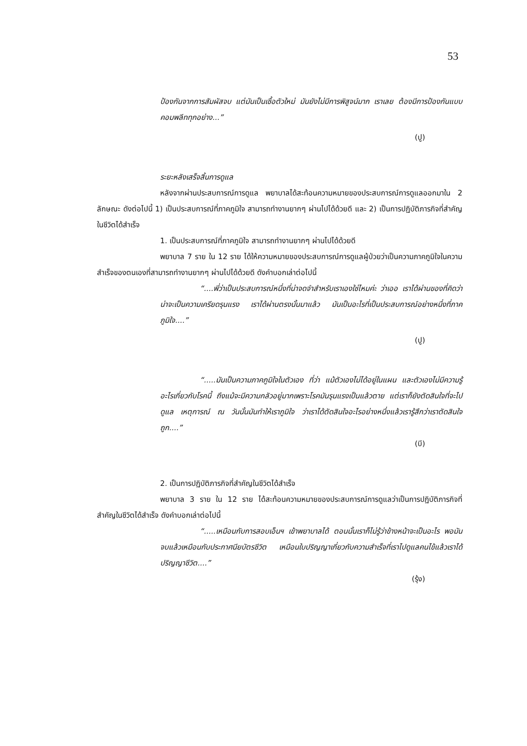53
ป้องกันจากการสัมผัสจบ แต่มันเป็นเชื้อตัวใหม่ มันยังไม่มีการพิสูจน์มาก เราเลย ต้องมีการป้องกันแบบคอมพลีททุกอย่าง...”
(ปู)
ระยะหลังเสร็จสิ้นการดูแล
หลังจากผ่านประสบการณ์การดูแล พยาบาลได้สะท้อนความหมายของประสบการณ์การดูแลออกมาใน 2 ลักษณะ ดังต่อไปนี้ 1) เป็นประสบการณ์ที่ภาคภูมิใจ สามารถทำงานยากๆ ผ่านไปได้ด้วยดี และ 2) เป็นการปฏิบัติภารกิจที่สำคัญในชีวิตได้สำเร็จ
1. เป็นประสบการณ์ที่ภาคภูมิใจ สามารถทำงานยากๆ ผ่านไปได้ด้วยดี
พยาบาล 7 ราย ใน 12 ราย ได้ให้ความหมายของประสบการณ์การดูแลผู้ป่วยว่าเป็นความภาคภูมิใจในความสำเร็จของตนเองที่สามารถทำงานยากๆ ผ่านไปได้ด้วยดี ดังคำบอกเล่าต่อไปนี้
“....พี่ว่าเป็นประสบการณ์หนึ่งที่น่าจดจำสำหรับเราเองใช่ไหมค่ะ ว่าเออ เราได้ผ่านของที่คิดว่าน่าจะเป็นความเครียดรุนแรง เราได้ผ่านตรงนั้นมาแล้ว มันเป็นอะไรที่เป็นประสบการณ์อย่างหนึ่งที่ภาคภูมิใจ....”
(ปู)
“.....มันเป็นความภาคภูมิใจในตัวเอง ที่ว่า แม้ตัวเองไม่ได้อยู่ในแผน และตัวเองไม่มีความรู้อะไรเกี่ยวกับโรคนี้ ถึงแม้จะมีความกลัวอยู่มากเพราะโรคมันรุนแรงเป็นแล้วตาย แต่เราก็ยังตัดสินใจที่จะไปดูแล เหตุการณ์ ณ วันนั้นมันทำให้เราภูมิใจ ว่าเราได้ตัดสินใจอะไรอย่างหนึ่งแล้วเรารู้สึกว่าเราตัดสินใจถูก....”
(บี)
2. เป็นการปฏิบัติภารกิจที่สำคัญในชีวิตได้สำเร็จ
พยาบาล 3 ราย ใน 12 ราย ได้สะท้อนความหมายของประสบการณ์การดูแลว่าเป็นการปฏิบัติภารกิจที่สำคัญในชีวิตได้สำเร็จ ดังคำบอกเล่าต่อไปนี้
“.....เหมือนกับการสอบเอ็นฯ เข้าพยาบาลได้ ตอนนั้นเราก็ไม่รู้ว่าข้างหน้าจะเป็นอะไร พอมันจบแล้วเหมือนกับประกาศนียบัตรชีวิต เหมือนใบปริญญาเกี่ยวกับความสำเร็จที่เราไปดูแลคนไข้แล้วเราได้ปริญญาชีวิต....”
(รุ้ง)